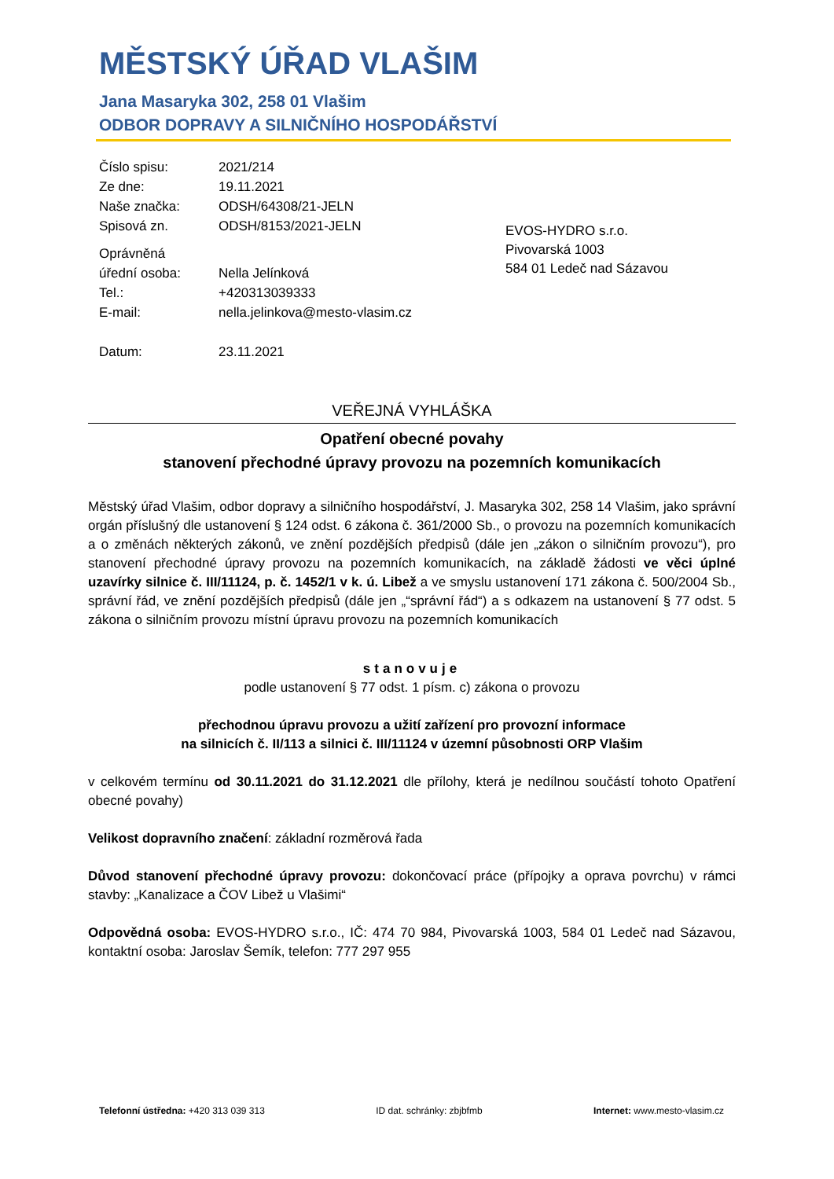MĚSTSKÝ ÚŘAD VLAŠIM
Jana Masaryka 302, 258 01 Vlašim
ODBOR DOPRAVY A SILNIČNÍHO HOSPODÁŘSTVÍ
| Číslo spisu: | 2021/214 |
| Ze dne: | 19.11.2021 |
| Naše značka: | ODSH/64308/21-JELN |
| Spisová zn. | ODSH/8153/2021-JELN |
| Oprávněná úřední osoba: | Nella Jelínková |
| Tel.: | +420313039333 |
| E-mail: | nella.jelinkova@mesto-vlasim.cz |
| Datum: | 23.11.2021 |
EVOS-HYDRO s.r.o.
Pivovarská 1003
584 01 Ledeč nad Sázavou
VEŘEJNÁ VYHLÁŠKA
Opatření obecné povahy
stanovení přechodné úpravy provozu na pozemních komunikacích
Městský úřad Vlašim, odbor dopravy a silničního hospodářství, J. Masaryka 302, 258 14 Vlašim, jako správní orgán příslušný dle ustanovení § 124 odst. 6 zákona č. 361/2000 Sb., o provozu na pozemních komunikacích a o změnách některých zákonů, ve znění pozdějších předpisů (dále jen „zákon o silničním provozu“), pro stanovení přechodné úpravy provozu na pozemních komunikacích, na základě žádosti ve věci úplné uzavírky silnice č. III/11124, p. č. 1452/1 v k. ú. Libež a ve smyslu ustanovení 171 zákona č. 500/2004 Sb., správní řád, ve znění pozdějších předpisů (dále jen „“správní řád“) a s odkazem na ustanovení § 77 odst. 5 zákona o silničním provozu místní úpravu provozu na pozemních komunikacích
stanovuje
podle ustanovení § 77 odst. 1 písm. c) zákona o provozu
přechodnou úpravu provozu a užití zařízení pro provozní informace
na silnicích č. II/113 a silnici č. III/11124 v územní působnosti ORP Vlašim
v celkovém termínu od 30.11.2021 do 31.12.2021 dle přílohy, která je nedílnou součástí tohoto Opatření obecné povahy)
Velikost dopravního značení: základní rozměrová řada
Důvod stanovení přechodné úpravy provozu: dokončovací práce (přípojky a oprava povrchu) v rámci stavby: „Kanalizace a ČOV Libež u Vlašimi“
Odpovědná osoba: EVOS-HYDRO s.r.o., IČ: 474 70 984, Pivovarská 1003, 584 01 Ledeč nad Sázavou, kontaktní osoba: Jaroslav Šemík, telefon: 777 297 955
Telefonní ústředna: +420 313 039 313 ID dat. schránky: zbjbfmb Internet: www.mesto-vlasim.cz